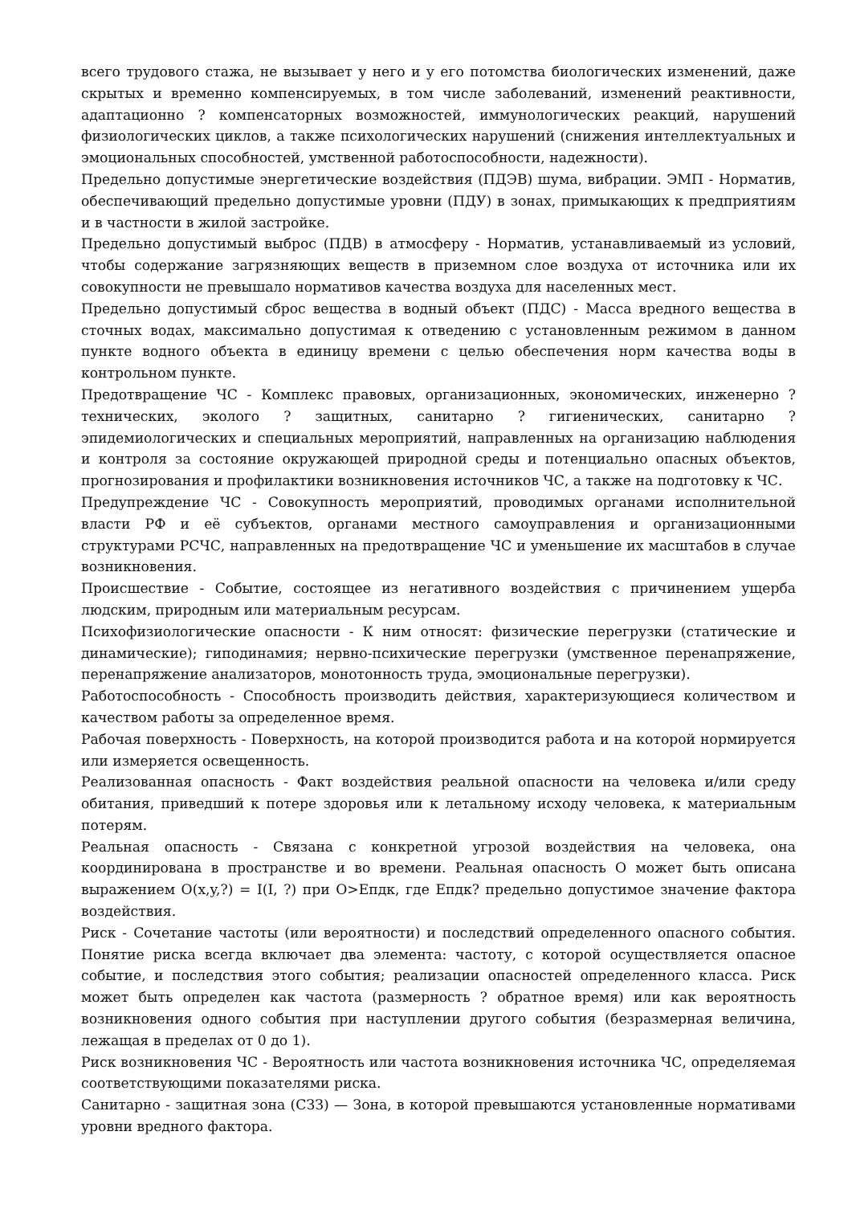всего трудового стажа, не вызывает у него и у его потомства биологических изменений, даже скрытых и временно компенсируемых, в том числе заболеваний, изменений реактивности, адаптационно ? компенсаторных возможностей, иммунологических реакций, нарушений физиологических циклов, а также психологических нарушений (снижения интеллектуальных и эмоциональных способностей, умственной работоспособности, надежности).
Предельно допустимые энергетические воздействия (ПДЭВ) шума, вибрации. ЭМП - Норматив, обеспечивающий предельно допустимые уровни (ПДУ) в зонах, примыкающих к предприятиям и в частности в жилой застройке.
Предельно допустимый выброс (ПДВ) в атмосферу - Норматив, устанавливаемый из условий, чтобы содержание загрязняющих веществ в приземном слое воздуха от источника или их совокупности не превышало нормативов качества воздуха для населенных мест.
Предельно допустимый сброс вещества в водный объект (ПДС) - Масса вредного вещества в сточных водах, максимально допустимая к отведению с установленным режимом в данном пункте водного объекта в единицу времени с целью обеспечения норм качества воды в контрольном пункте.
Предотвращение ЧС - Комплекс правовых, организационных, экономических, инженерно ? технических, эколого ? защитных, санитарно ? гигиенических, санитарно ? эпидемиологических и специальных мероприятий, направленных на организацию наблюдения и контроля за состояние окружающей природной среды и потенциально опасных объектов, прогнозирования и профилактики возникновения источников ЧС, а также на подготовку к ЧС.
Предупреждение ЧС - Совокупность мероприятий, проводимых органами исполнительной власти РФ и её субъектов, органами местного самоуправления и организационными структурами РСЧС, направленных на предотвращение ЧС и уменьшение их масштабов в случае возникновения.
Происшествие - Событие, состоящее из негативного воздействия с причинением ущерба людским, природным или материальным ресурсам.
Психофизиологические опасности - К ним относят: физические перегрузки (статические и динамические); гиподинамия; нервно-психические перегрузки (умственное перенапряжение, перенапряжение анализаторов, монотонность труда, эмоциональные перегрузки).
Работоспособность - Способность производить действия, характеризующиеся количеством и качеством работы за определенное время.
Рабочая поверхность - Поверхность, на которой производится работа и на которой нормируется или измеряется освещенность.
Реализованная опасность - Факт воздействия реальной опасности на человека и/или среду обитания, приведший к потере здоровья или к летальному исходу человека, к материальным потерям.
Реальная опасность - Связана с конкретной угрозой воздействия на человека, она координирована в пространстве и во времени. Реальная опасность О может быть описана выражением О(x,y,?) = I(I, ?) при О>Епдк, где Епдк? предельно допустимое значение фактора воздействия.
Риск - Сочетание частоты (или вероятности) и последствий определенного опасного события. Понятие риска всегда включает два элемента: частоту, с которой осуществляется опасное событие, и последствия этого события; реализации опасностей определенного класса. Риск может быть определен как частота (размерность ? обратное время) или как вероятность возникновения одного события при наступлении другого события (безразмерная величина, лежащая в пределах от 0 до 1).
Риск возникновения ЧС - Вероятность или частота возникновения источника ЧС, определяемая соответствующими показателями риска.
Санитарно - защитная зона (СЗЗ) — Зона, в которой превышаются установленные нормативами уровни вредного фактора.